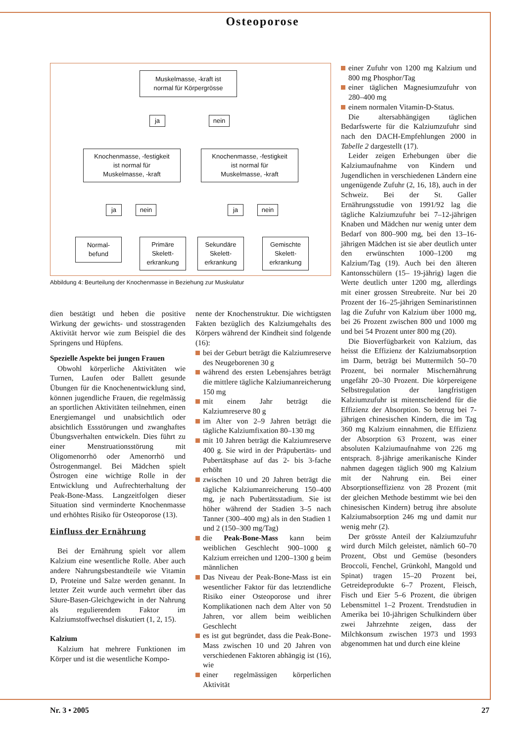Osteoporose
Muskelmasse, -kraft ist
normal für Körpergrösse
ja nein
Knochenmasse, -festigkeit
ist normal für
Muskelmasse, -kraft
Knochenmasse, -festigkeit
ist normal für
Muskelmasse, -kraft
ja nein ja nein
Normal-
befund
Primäre
Skelett-
erkrankung
Sekundäre
Skelett-
erkrankung
Gemischte
Skelett-
erkrankung
Abbildung 4: Beurteilung der Knochenmasse in Beziehung zur Muskulatur
dien bestätigt und heben die positive Wirkung der gewichts- und stosstragenden Aktivität hervor wie zum Beispiel die des Springens und Hüpfens.
Spezielle Aspekte bei jungen Frauen
Obwohl körperliche Aktivitäten wie Turnen, Laufen oder Ballett gesunde Übungen für die Knochenentwicklung sind, können jugendliche Frauen, die regelmässig an sportlichen Aktivitäten teilnehmen, einen Energiemangel und unabsichtlich oder absichtlich Essstörungen und zwanghaftes Übungsverhalten entwickeln. Dies führt zu einer Menstruationsstörung mit Oligomenorrhö oder Amenorrhö und Östrogenmangel. Bei Mädchen spielt Östrogen eine wichtige Rolle in der Entwicklung und Aufrechterhaltung der Peak-Bone-Mass. Langzeitfolgen dieser Situation sind verminderte Knochenmasse und erhöhtes Risiko für Osteoporose (13).
Einfluss der Ernährung
Bei der Ernährung spielt vor allem Kalzium eine wesentliche Rolle. Aber auch andere Nahrungsbestandteile wie Vitamin D, Proteine und Salze werden genannt. In letzter Zeit wurde auch vermehrt über das Säure-Basen-Gleichgewicht in der Nahrung als regulierendem Faktor im Kalziumstoffwechsel diskutiert (1, 2, 15).
Kalzium
Kalzium hat mehrere Funktionen im Körper und ist die wesentliche Kompo-
nente der Knochenstruktur. Die wichtigsten Fakten bezüglich des Kalziumgehalts des Körpers während der Kindheit sind folgende (16):
bei der Geburt beträgt die Kalziumreserve des Neugeborenen 30 g
während des ersten Lebensjahres beträgt die mittlere tägliche Kalziumanreicherung 150 mg
mit einem Jahr beträgt die Kalziumreserve 80 g
im Alter von 2–9 Jahren beträgt die tägliche Kalziumfixation 80–130 mg
mit 10 Jahren beträgt die Kalziumreserve 400 g. Sie wird in der Präpubertäts- und Pubertätsphase auf das 2- bis 3-fache erhöht
zwischen 10 und 20 Jahren beträgt die tägliche Kalziumanreicherung 150–400 mg, je nach Pubertätsstadium. Sie ist höher während der Stadien 3–5 nach Tanner (300–400 mg) als in den Stadien 1 und 2 (150–300 mg/Tag)
die Peak-Bone-Mass kann beim weiblichen Geschlecht 900–1000 g Kalzium erreichen und 1200–1300 g beim männlichen
Das Niveau der Peak-Bone-Mass ist ein wesentlicher Faktor für das letztendliche Risiko einer Osteoporose und ihrer Komplikationen nach dem Alter von 50 Jahren, vor allem beim weiblichen Geschlecht
es ist gut begründet, dass die Peak-Bone-Mass zwischen 10 und 20 Jahren von verschiedenen Faktoren abhängig ist (16), wie
einer regelmässigen körperlichen Aktivität
einer Zufuhr von 1200 mg Kalzium und 800 mg Phosphor/Tag
einer täglichen Magnesiumzufuhr von 280–400 mg
einem normalen Vitamin-D-Status.
Die altersabhängigen täglichen Bedarfswerte für die Kalziumzufuhr sind nach den DACH-Empfehlungen 2000 in Tabelle 2 dargestellt (17).
Leider zeigen Erhebungen über die Kalziumaufnahme von Kindern und Jugendlichen in verschiedenen Ländern eine ungenügende Zufuhr (2, 16, 18), auch in der Schweiz. Bei der St. Galler Ernährungsstudie von 1991/92 lag die tägliche Kalziumzufuhr bei 7–12-jährigen Knaben und Mädchen nur wenig unter dem Bedarf von 800–900 mg, bei den 13–16-jährigen Mädchen ist sie aber deutlich unter den erwünschten 1000–1200 mg Kalzium/Tag (19). Auch bei den älteren Kantonsschülern (15– 19-jährig) lagen die Werte deutlich unter 1200 mg, allerdings mit einer grossen Streubreite. Nur bei 20 Prozent der 16–25-jährigen Seminaristinnen lag die Zufuhr von Kalzium über 1000 mg, bei 26 Prozent zwischen 800 und 1000 mg und bei 54 Prozent unter 800 mg (20).
Die Bioverfügbarkeit von Kalzium, das heisst die Effizienz der Kalziumabsorption im Darm, beträgt bei Muttermilch 50–70 Prozent, bei normaler Mischernährung ungefähr 20–30 Prozent. Die körpereigene Selbstregulation der langfristigen Kalziumzufuhr ist mitentscheidend für die Effizienz der Absorption. So betrug bei 7-jährigen chinesischen Kindern, die im Tag 360 mg Kalzium einnahmen, die Effizienz der Absorption 63 Prozent, was einer absoluten Kalziumaufnahme von 226 mg entsprach. 8-jährige amerikanische Kinder nahmen dagegen täglich 900 mg Kalzium mit der Nahrung ein. Bei einer Absorptionseffizienz von 28 Prozent (mit der gleichen Methode bestimmt wie bei den chinesischen Kindern) betrug ihre absolute Kalziumabsorption 246 mg und damit nur wenig mehr (2).
Der grösste Anteil der Kalziumzufuhr wird durch Milch geleistet, nämlich 60–70 Prozent, Obst und Gemüse (besonders Broccoli, Fenchel, Grünkohl, Mangold und Spinat) tragen 15–20 Prozent bei, Getreideprodukte 6–7 Prozent, Fleisch, Fisch und Eier 5–6 Prozent, die übrigen Lebensmittel 1–2 Prozent. Trendstudien in Amerika bei 10-jährigen Schulkindern über zwei Jahrzehnte zeigen, dass der Milchkonsum zwischen 1973 und 1993 abgenommen hat und durch eine kleine
Nr. 3 • 2005 27